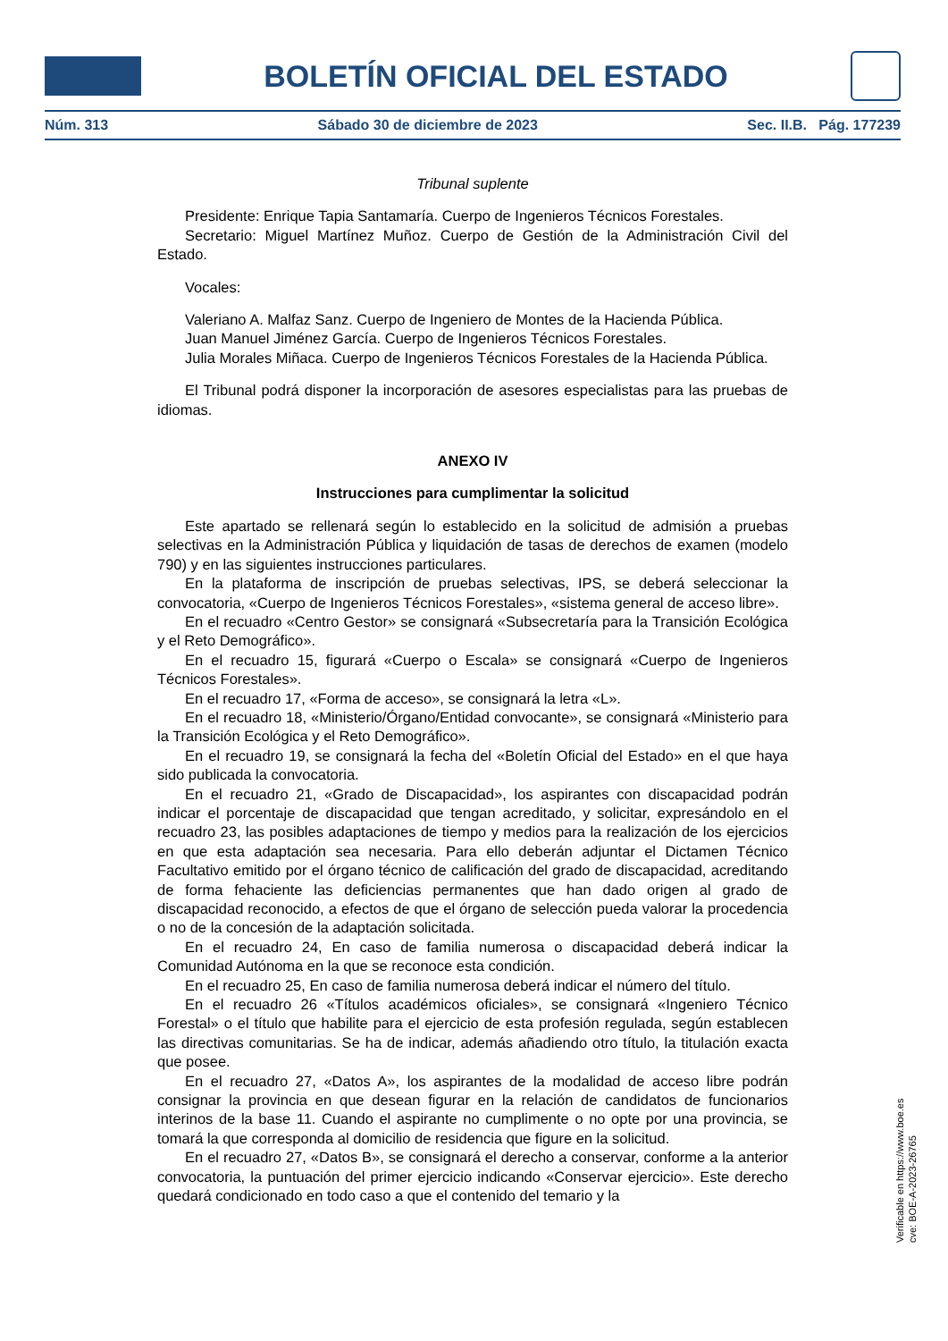BOLETÍN OFICIAL DEL ESTADO
Núm. 313 Sábado 30 de diciembre de 2023 Sec. II.B. Pág. 177239
Tribunal suplente
Presidente: Enrique Tapia Santamaría. Cuerpo de Ingenieros Técnicos Forestales.
Secretario: Miguel Martínez Muñoz. Cuerpo de Gestión de la Administración Civil del Estado.
Vocales:
Valeriano A. Malfaz Sanz. Cuerpo de Ingeniero de Montes de la Hacienda Pública.
Juan Manuel Jiménez García. Cuerpo de Ingenieros Técnicos Forestales.
Julia Morales Miñaca. Cuerpo de Ingenieros Técnicos Forestales de la Hacienda Pública.
El Tribunal podrá disponer la incorporación de asesores especialistas para las pruebas de idiomas.
ANEXO IV
Instrucciones para cumplimentar la solicitud
Este apartado se rellenará según lo establecido en la solicitud de admisión a pruebas selectivas en la Administración Pública y liquidación de tasas de derechos de examen (modelo 790) y en las siguientes instrucciones particulares.
En la plataforma de inscripción de pruebas selectivas, IPS, se deberá seleccionar la convocatoria, «Cuerpo de Ingenieros Técnicos Forestales», «sistema general de acceso libre».
En el recuadro «Centro Gestor» se consignará «Subsecretaría para la Transición Ecológica y el Reto Demográfico».
En el recuadro 15, figurará «Cuerpo o Escala» se consignará «Cuerpo de Ingenieros Técnicos Forestales».
En el recuadro 17, «Forma de acceso», se consignará la letra «L».
En el recuadro 18, «Ministerio/Órgano/Entidad convocante», se consignará «Ministerio para la Transición Ecológica y el Reto Demográfico».
En el recuadro 19, se consignará la fecha del «Boletín Oficial del Estado» en el que haya sido publicada la convocatoria.
En el recuadro 21, «Grado de Discapacidad», los aspirantes con discapacidad podrán indicar el porcentaje de discapacidad que tengan acreditado, y solicitar, expresándolo en el recuadro 23, las posibles adaptaciones de tiempo y medios para la realización de los ejercicios en que esta adaptación sea necesaria. Para ello deberán adjuntar el Dictamen Técnico Facultativo emitido por el órgano técnico de calificación del grado de discapacidad, acreditando de forma fehaciente las deficiencias permanentes que han dado origen al grado de discapacidad reconocido, a efectos de que el órgano de selección pueda valorar la procedencia o no de la concesión de la adaptación solicitada.
En el recuadro 24, En caso de familia numerosa o discapacidad deberá indicar la Comunidad Autónoma en la que se reconoce esta condición.
En el recuadro 25, En caso de familia numerosa deberá indicar el número del título.
En el recuadro 26 «Títulos académicos oficiales», se consignará «Ingeniero Técnico Forestal» o el título que habilite para el ejercicio de esta profesión regulada, según establecen las directivas comunitarias. Se ha de indicar, además añadiendo otro título, la titulación exacta que posee.
En el recuadro 27, «Datos A», los aspirantes de la modalidad de acceso libre podrán consignar la provincia en que desean figurar en la relación de candidatos de funcionarios interinos de la base 11. Cuando el aspirante no cumplimente o no opte por una provincia, se tomará la que corresponda al domicilio de residencia que figure en la solicitud.
En el recuadro 27, «Datos B», se consignará el derecho a conservar, conforme a la anterior convocatoria, la puntuación del primer ejercicio indicando «Conservar ejercicio». Este derecho quedará condicionado en todo caso a que el contenido del temario y la
Verificable en https://www.boe.es
cve: BOE-A-2023-26765